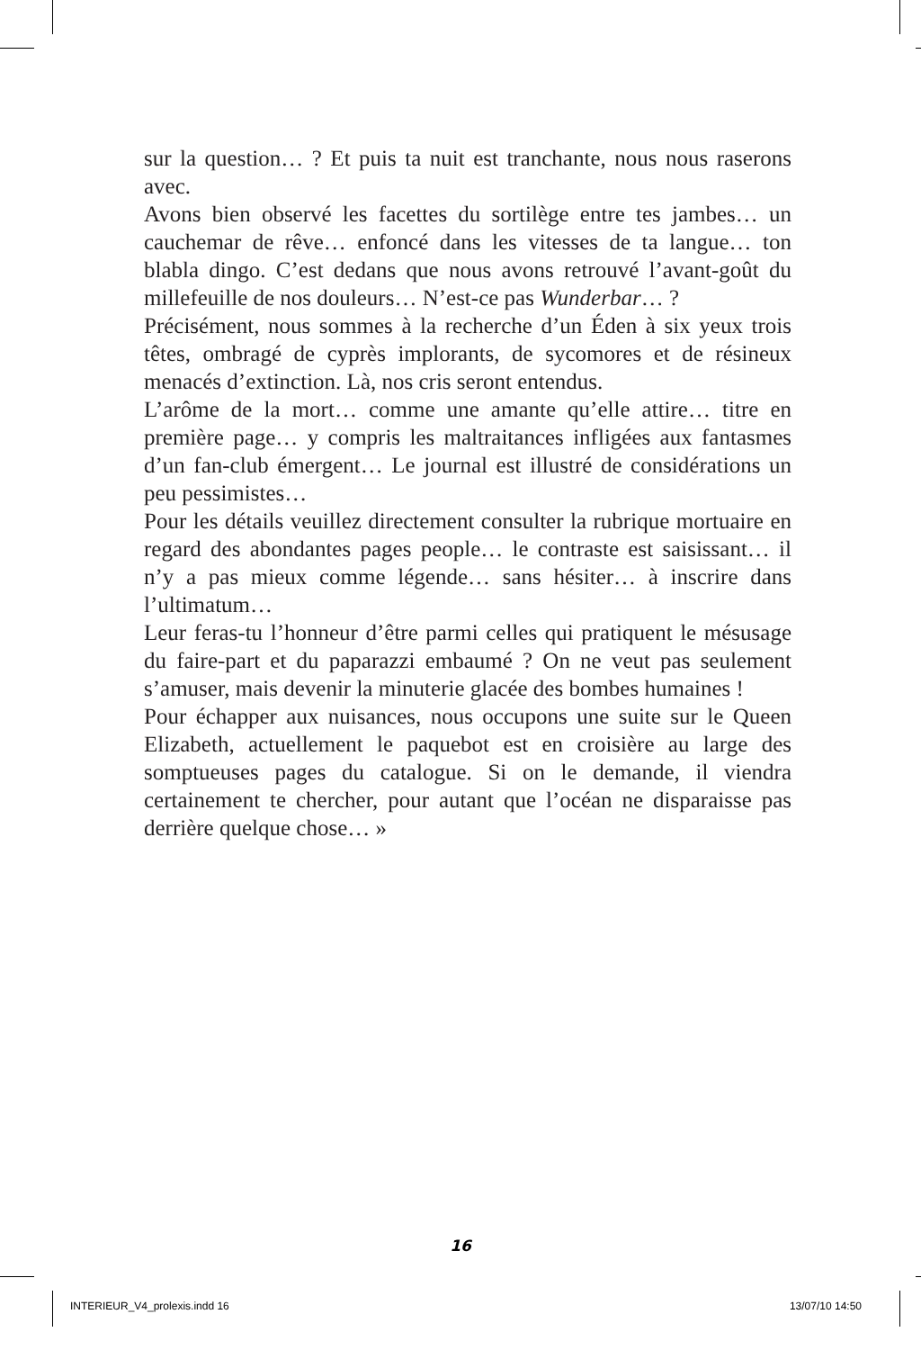sur la question… ? Et puis ta nuit est tranchante, nous nous raserons avec.
Avons bien observé les facettes du sortilège entre tes jambes… un cauchemar de rêve… enfoncé dans les vitesses de ta langue… ton blabla dingo. C’est dedans que nous avons retrouvé l’avant-goût du millefeuille de nos douleurs… N’est-ce pas Wunderbar… ?
Précisément, nous sommes à la recherche d’un Éden à six yeux trois têtes, ombragé de cyprès implorants, de sycomores et de résineux menacés d’extinction. Là, nos cris seront entendus.
L’arôme de la mort… comme une amante qu’elle attire… titre en première page… y compris les maltraitances infligées aux fantasmes d’un fan-club émergent… Le journal est illustré de considérations un peu pessimistes…
Pour les détails veuillez directement consulter la rubrique mortuaire en regard des abondantes pages people… le contraste est saisissant… il n’y a pas mieux comme légende… sans hésiter… à inscrire dans l’ultimatum…
Leur feras-tu l’honneur d’être parmi celles qui pratiquent le mésusage du faire-part et du paparazzi embaumé ? On ne veut pas seulement s’amuser, mais devenir la minuterie glacée des bombes humaines !
Pour échapper aux nuisances, nous occupons une suite sur le Queen Elizabeth, actuellement le paquebot est en croisière au large des somptueuses pages du catalogue. Si on le demande, il viendra certainement te chercher, pour autant que l’océan ne disparaisse pas derrière quelque chose… »
16
INTERIEUR_V4_prolexis.indd 16 13/07/10 14:50